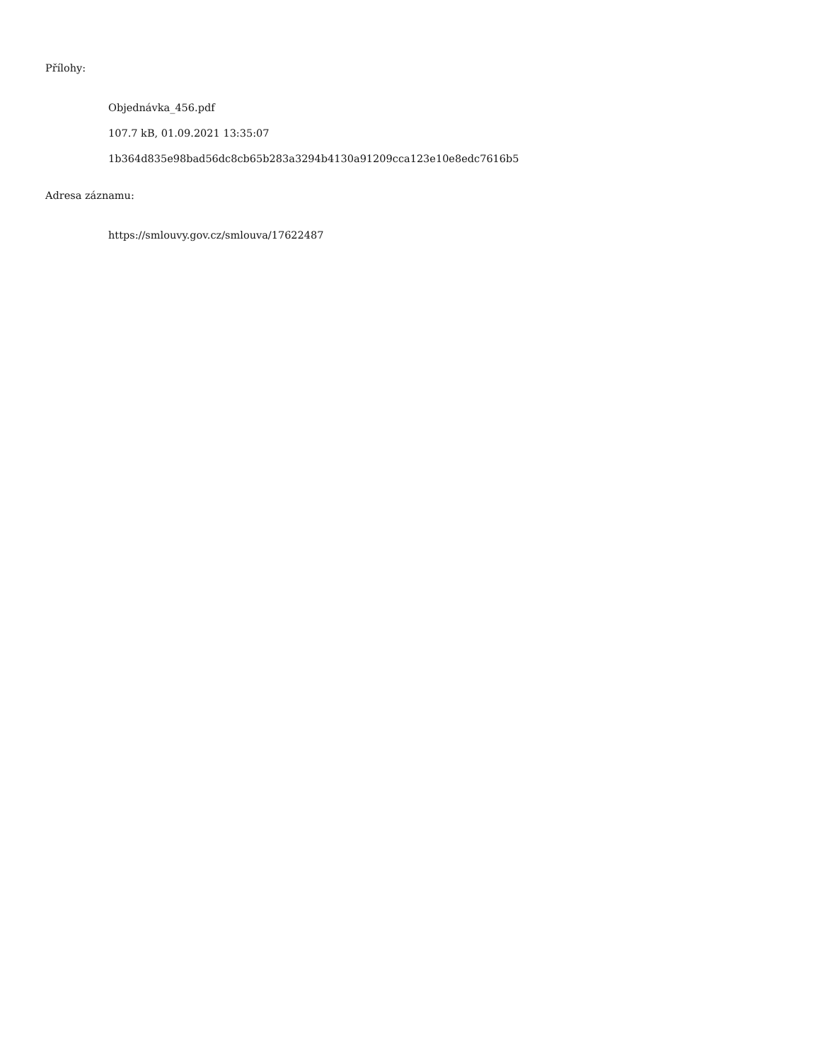Přílohy:
Objednávka_456.pdf
107.7 kB, 01.09.2021 13:35:07
1b364d835e98bad56dc8cb65b283a3294b4130a91209cca123e10e8edc7616b5
Adresa záznamu:
https://smlouvy.gov.cz/smlouva/17622487